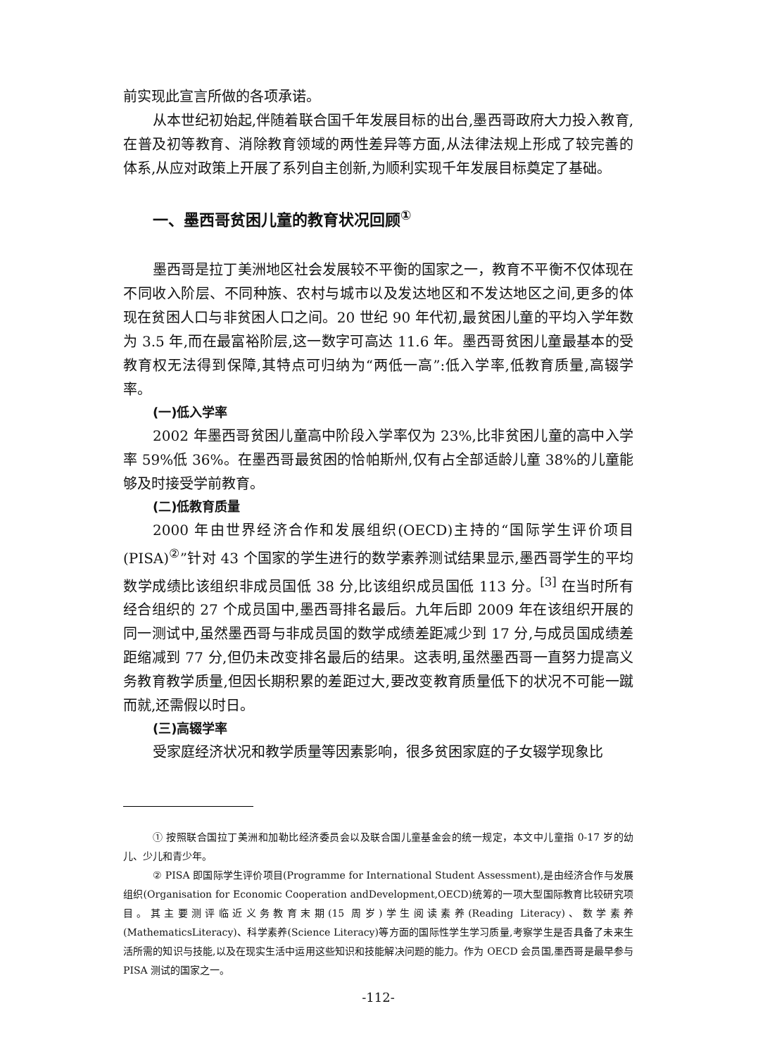前实现此宣言所做的各项承诺。
从本世纪初始起,伴随着联合国千年发展目标的出台,墨西哥政府大力投入教育,在普及初等教育、消除教育领域的两性差异等方面,从法律法规上形成了较完善的体系,从应对政策上开展了系列自主创新,为顺利实现千年发展目标奠定了基础。
一、墨西哥贫困儿童的教育状况回顾<sup>①</sup>
墨西哥是拉丁美洲地区社会发展较不平衡的国家之一，教育不平衡不仅体现在不同收入阶层、不同种族、农村与城市以及发达地区和不发达地区之间,更多的体现在贫困人口与非贫困人口之间。20 世纪 90 年代初,最贫困儿童的平均入学年数为 3.5 年,而在最富裕阶层,这一数字可高达 11.6 年。墨西哥贫困儿童最基本的受教育权无法得到保障,其特点可归纳为“两低一高”:低入学率,低教育质量,高辍学率。
(一)低入学率
2002 年墨西哥贫困儿童高中阶段入学率仅为 23%,比非贫困儿童的高中入学率 59%低 36%。在墨西哥最贫困的恰帕斯州,仅有占全部适龄儿童 38%的儿童能够及时接受学前教育。
(二)低教育质量
2000 年由世界经济合作和发展组织(OECD)主持的“国际学生评价项目(PISA)<sup>②</sup>”针对 43 个国家的学生进行的数学素养测试结果显示,墨西哥学生的平均数学成绩比该组织非成员国低 38 分,比该组织成员国低 113 分。<sup>[3]</sup> 在当时所有经合组织的 27 个成员国中,墨西哥排名最后。九年后即 2009 年在该组织开展的同一测试中,虽然墨西哥与非成员国的数学成绩差距减少到 17 分,与成员国成绩差距缩减到 77 分,但仍未改变排名最后的结果。这表明,虽然墨西哥一直努力提高义务教育教学质量,但因长期积累的差距过大,要改变教育质量低下的状况不可能一蹴而就,还需假以时日。
(三)高辍学率
受家庭经济状况和教学质量等因素影响，很多贫困家庭的子女辍学现象比
① 按照联合国拉丁美洲和加勒比经济委员会以及联合国儿童基金会的统一规定，本文中儿童指 0-17 岁的幼儿、少儿和青少年。
② PISA 即国际学生评价项目(Programme for International Student Assessment),是由经济合作与发展组织(Organisation for Economic Cooperation andDevelopment,OECD)统筹的一项大型国际教育比较研究项目。其主要测评临近义务教育末期(15 周岁)学生阅读素养(Reading Literacy)、数学素养(MathematicsLiteracy)、科学素养(Science Literacy)等方面的国际性学生学习质量,考察学生是否具备了未来生活所需的知识与技能,以及在现实生活中运用这些知识和技能解决问题的能力。作为 OECD 会员国,墨西哥是最早参与 PISA 测试的国家之一。
-112-